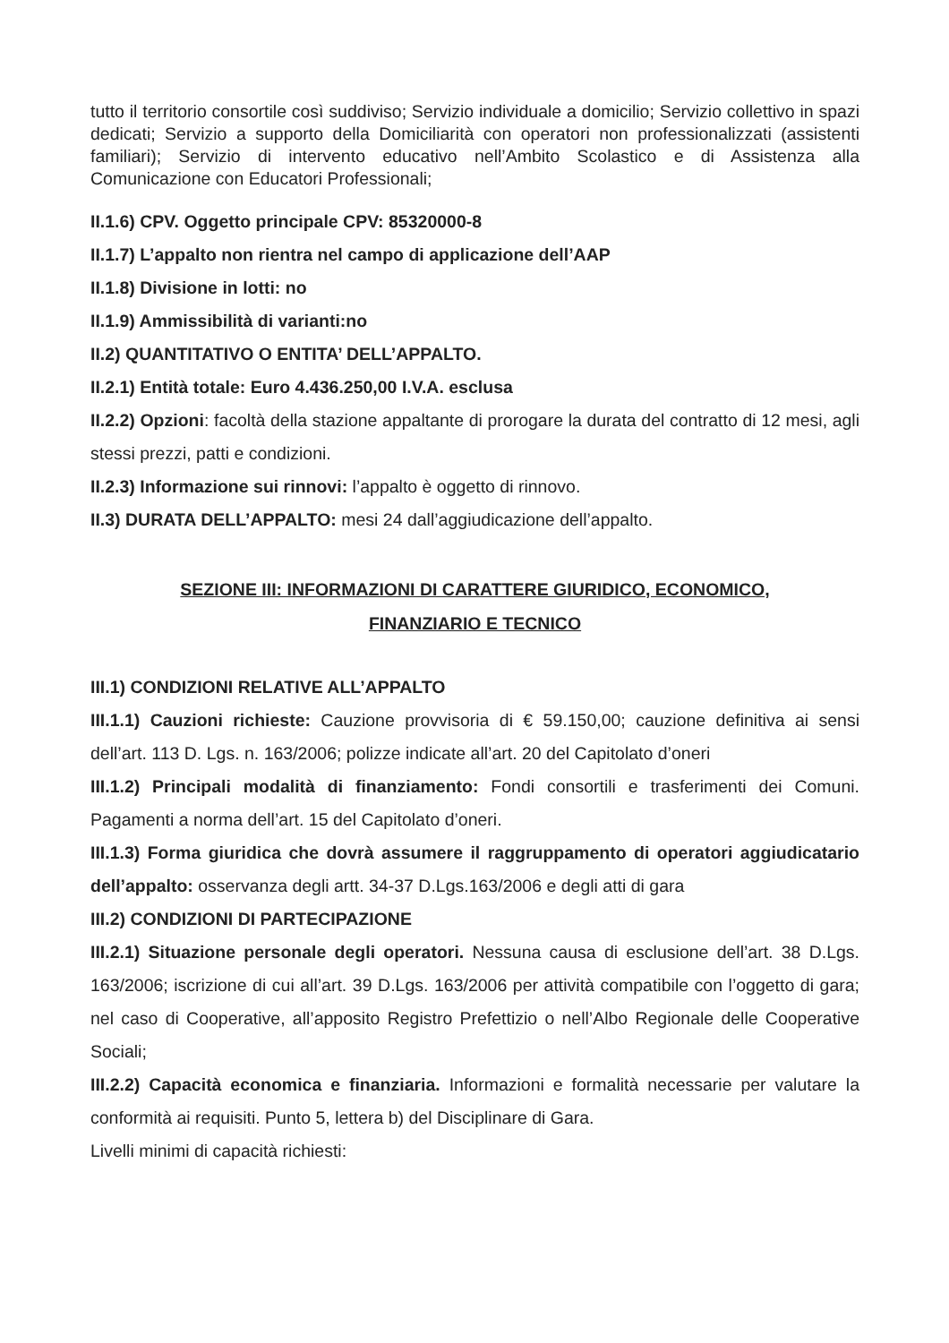tutto il territorio consortile così suddiviso; Servizio individuale a domicilio; Servizio collettivo in spazi dedicati; Servizio a supporto della Domiciliarità con operatori non professionalizzati (assistenti familiari); Servizio di intervento educativo nell’Ambito Scolastico e di Assistenza alla Comunicazione con Educatori Professionali;
II.1.6) CPV. Oggetto principale CPV: 85320000-8
II.1.7) L’appalto non rientra nel campo di applicazione dell’AAP
II.1.8) Divisione in lotti: no
II.1.9) Ammissibilità di varianti:no
II.2) QUANTITATIVO O ENTITA’ DELL’APPALTO.
II.2.1) Entità totale: Euro 4.436.250,00 I.V.A. esclusa
II.2.2) Opzioni: facoltà della stazione appaltante di prorogare la durata del contratto di 12 mesi, agli stessi prezzi, patti e condizioni.
II.2.3) Informazione sui rinnovi: l’appalto è oggetto di rinnovo.
II.3) DURATA DELL’APPALTO: mesi 24 dall’aggiudicazione dell’appalto.
SEZIONE III: INFORMAZIONI DI CARATTERE GIURIDICO, ECONOMICO,
FINANZIARIO E TECNICO
III.1) CONDIZIONI RELATIVE ALL’APPALTO
III.1.1) Cauzioni richieste: Cauzione provvisoria di € 59.150,00; cauzione definitiva ai sensi dell’art. 113 D. Lgs. n. 163/2006; polizze indicate all’art. 20 del Capitolato d’oneri
III.1.2) Principali modalità di finanziamento: Fondi consortili e trasferimenti dei Comuni. Pagamenti a norma dell’art. 15 del Capitolato d’oneri.
III.1.3) Forma giuridica che dovrà assumere il raggruppamento di operatori aggiudicatario dell’appalto: osservanza degli artt. 34-37 D.Lgs.163/2006 e degli atti di gara
III.2) CONDIZIONI DI PARTECIPAZIONE
III.2.1) Situazione personale degli operatori. Nessuna causa di esclusione dell’art. 38 D.Lgs. 163/2006; iscrizione di cui all’art. 39 D.Lgs. 163/2006 per attività compatibile con l’oggetto di gara; nel caso di Cooperative, all’apposito Registro Prefettizio o nell’Albo Regionale delle Cooperative Sociali;
III.2.2) Capacità economica e finanziaria. Informazioni e formalità necessarie per valutare la conformità ai requisiti. Punto 5, lettera b) del Disciplinare di Gara.
Livelli minimi di capacità richiesti: